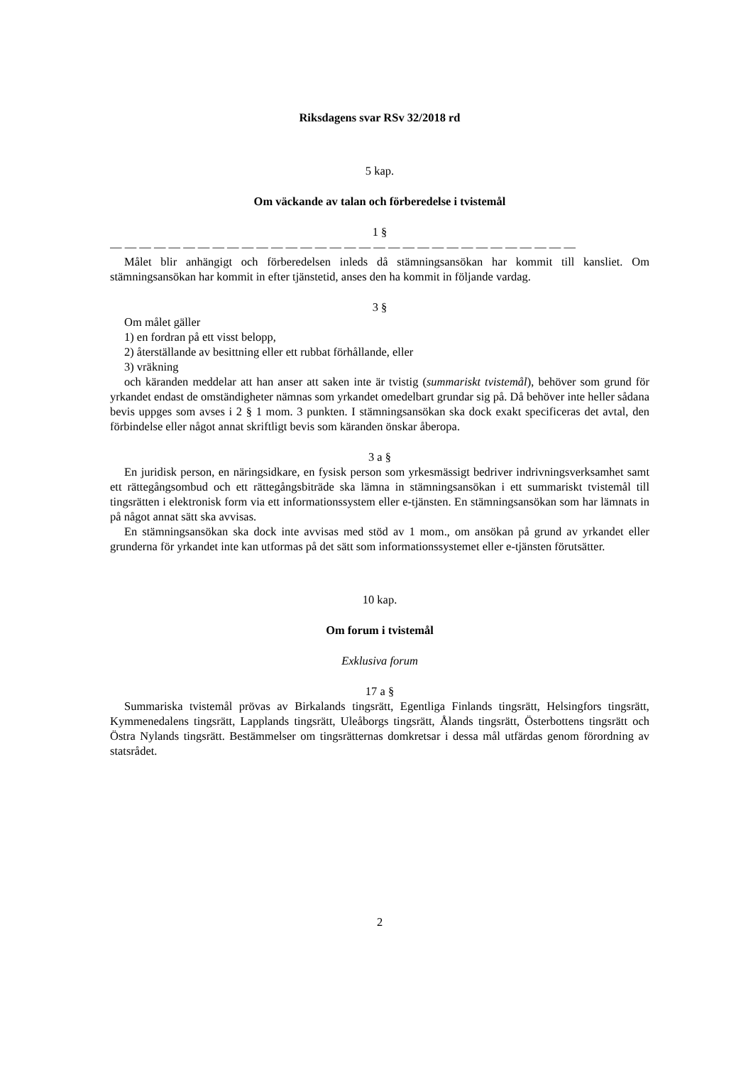Riksdagens svar RSv 32/2018 rd
5 kap.
Om väckande av talan och förberedelse i tvistemål
1 §
— — — — — — — — — — — — — — — — — — — — — — — — — — — — — — — —
Målet blir anhängigt och förberedelsen inleds då stämningsansökan har kommit till kansliet. Om stämningsansökan har kommit in efter tjänstetid, anses den ha kommit in följande vardag.
3 §
Om målet gäller
1) en fordran på ett visst belopp,
2) återställande av besittning eller ett rubbat förhållande, eller
3) vräkning
och käranden meddelar att han anser att saken inte är tvistig (summariskt tvistemål), behöver som grund för yrkandet endast de omständigheter nämnas som yrkandet omedelbart grundar sig på. Då behöver inte heller sådana bevis uppges som avses i 2 § 1 mom. 3 punkten. I stämnings­ansökan ska dock exakt specificeras det avtal, den förbindelse eller något annat skriftligt bevis som käranden önskar åberopa.
3 a §
En juridisk person, en näringsidkare, en fysisk person som yrkesmässigt bedriver indrivnings­verksamhet samt ett rättegångsombud och ett rättegångsbiträde ska lämna in stämningsansökan i ett summariskt tvistemål till tingsrätten i elektronisk form via ett informationssystem eller e-tjänsten. En stämningsansökan som har lämnats in på något annat sätt ska avvisas.
En stämningsansökan ska dock inte avvisas med stöd av 1 mom., om ansökan på grund av yr­kandet eller grunderna för yrkandet inte kan utformas på det sätt som informationssystemet eller e-tjänsten förutsätter.
10 kap.
Om forum i tvistemål
Exklusiva forum
17 a §
Summariska tvistemål prövas av Birkalands tingsrätt, Egentliga Finlands tingsrätt, Helsing­fors tingsrätt, Kymmenedalens tingsrätt, Lapplands tingsrätt, Uleåborgs tingsrätt, Ålands tings­rätt, Österbottens tingsrätt och Östra Nylands tingsrätt. Bestämmelser om tingsrätternas domkret­sar i dessa mål utfärdas genom förordning av statsrådet.
2